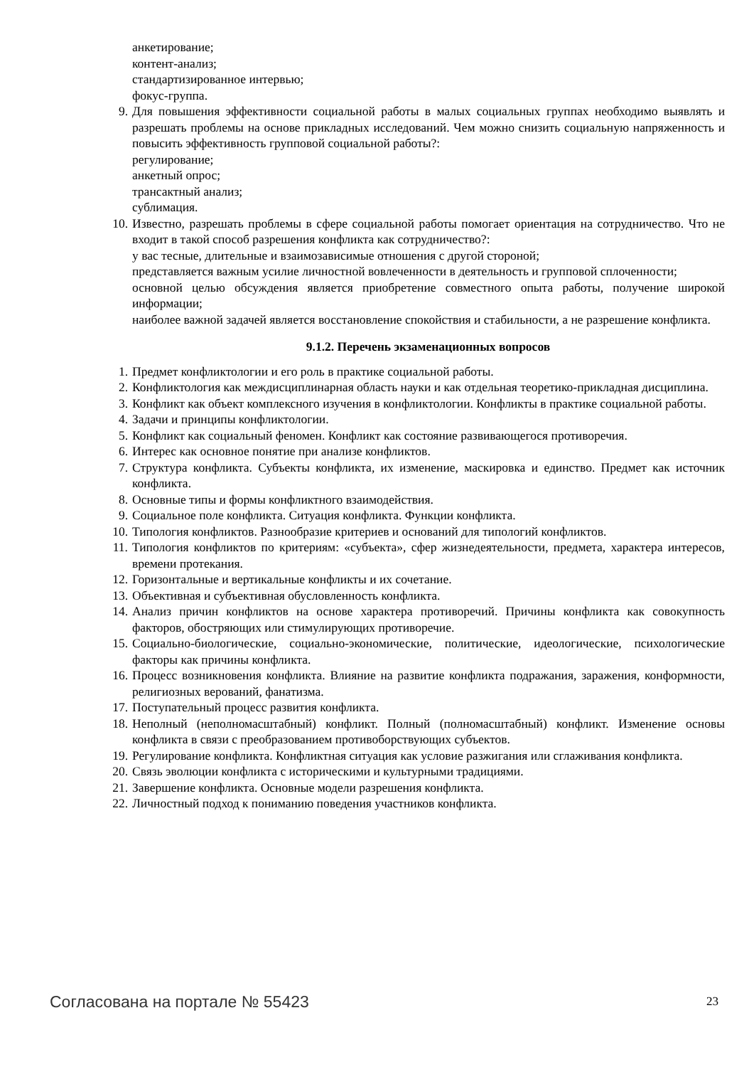анкетирование;
контент-анализ;
стандартизированное интервью;
фокус-группа.
9. Для повышения эффективности социальной работы в малых социальных группах необходимо выявлять и разрешать проблемы на основе прикладных исследований. Чем можно снизить социальную напряженность и повысить эффективность групповой социальной работы?:
регулирование;
анкетный опрос;
трансактный анализ;
сублимация.
10. Известно, разрешать проблемы в сфере социальной работы помогает ориентация на сотрудничество. Что не входит в такой способ разрешения конфликта как сотрудничество?:
у вас тесные, длительные и взаимозависимые отношения с другой стороной;
представляется важным усилие личностной вовлеченности в деятельность и групповой сплоченности;
основной целью обсуждения является приобретение совместного опыта работы, получение широкой информации;
наиболее важной задачей является восстановление спокойствия и стабильности, а не разрешение конфликта.
9.1.2. Перечень экзаменационных вопросов
1. Предмет конфликтологии и его роль в практике социальной работы.
2. Конфликтология как междисциплинарная область науки и как отдельная теоретико-прикладная дисциплина.
3. Конфликт как объект комплексного изучения в конфликтологии. Конфликты в практике социальной работы.
4. Задачи и принципы конфликтологии.
5. Конфликт как социальный феномен. Конфликт как состояние развивающегося противоречия.
6. Интерес как основное понятие при анализе конфликтов.
7. Структура конфликта. Субъекты конфликта, их изменение, маскировка и единство. Предмет как источник конфликта.
8. Основные типы и формы конфликтного взаимодействия.
9. Социальное поле конфликта. Ситуация конфликта. Функции конфликта.
10. Типология конфликтов. Разнообразие критериев и оснований для типологий конфликтов.
11. Типология конфликтов по критериям: «субъекта», сфер жизнедеятельности, предмета, характера интересов, времени протекания.
12. Горизонтальные и вертикальные конфликты и их сочетание.
13. Объективная и субъективная обусловленность конфликта.
14. Анализ причин конфликтов на основе характера противоречий. Причины конфликта как совокупность факторов, обостряющих или стимулирующих противоречие.
15. Социально-биологические, социально-экономические, политические, идеологические, психологические факторы как причины конфликта.
16. Процесс возникновения конфликта. Влияние на развитие конфликта подражания, заражения, конформности, религиозных верований, фанатизма.
17. Поступательный процесс развития конфликта.
18. Неполный (неполномасштабный) конфликт. Полный (полномасштабный) конфликт. Изменение основы конфликта в связи с преобразованием противоборствующих субъектов.
19. Регулирование конфликта. Конфликтная ситуация как условие разжигания или сглаживания конфликта.
20. Связь эволюции конфликта с историческими и культурными традициями.
21. Завершение конфликта. Основные модели разрешения конфликта.
22. Личностный подход к пониманию поведения участников конфликта.
Согласована на портале № 55423 23